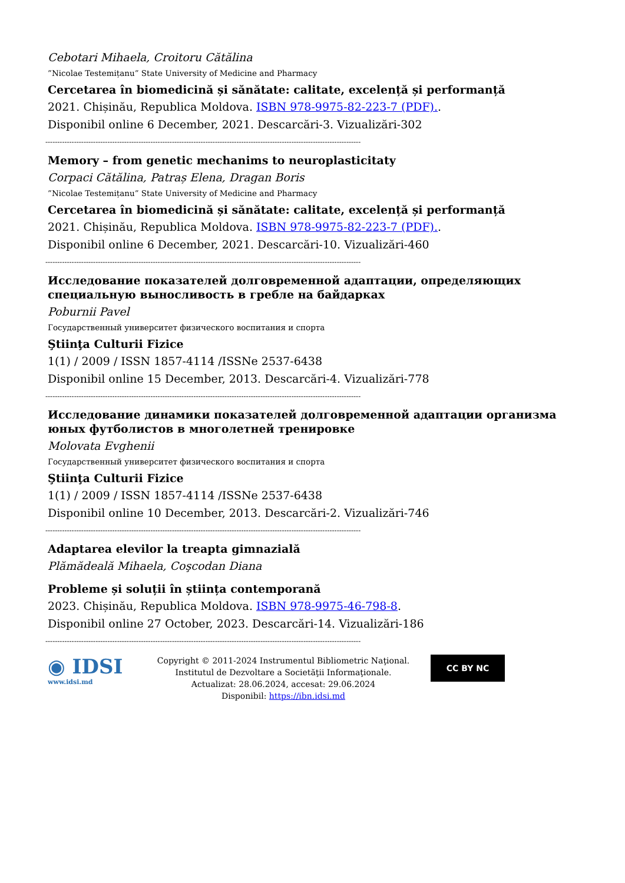Cebotari Mihaela, Croitoru Cătălina
”Nicolae Testemițanu” State University of Medicine and Pharmacy
Cercetarea în biomedicină și sănătate: calitate, excelență și performanță
2021. Chișinău, Republica Moldova. ISBN 978-9975-82-223-7 (PDF)..
Disponibil online 6 December, 2021. Descarcări-3. Vizualizări-302
------------------------------------------------------------------------------------------------------------------------------------
Memory – from genetic mechanims to neuroplasticitaty
Corpaci Cătălina, Patraș Elena, Dragan Boris
”Nicolae Testemițanu” State University of Medicine and Pharmacy
Cercetarea în biomedicină și sănătate: calitate, excelență și performanță
2021. Chișinău, Republica Moldova. ISBN 978-9975-82-223-7 (PDF)..
Disponibil online 6 December, 2021. Descarcări-10. Vizualizări-460
------------------------------------------------------------------------------------------------------------------------------------
Исследование показателей долговременной адаптации, определяющих специальную выносливость в гребле на байдарках
Poburnii Pavel
Государственный университет физического воспитания и спорта
Ştiinţa Culturii Fizice
1(1) / 2009 / ISSN 1857-4114 /ISSNe 2537-6438
Disponibil online 15 December, 2013. Descarcări-4. Vizualizări-778
------------------------------------------------------------------------------------------------------------------------------------
Исследование динамики показателей долговременной адаптации организма юных футболистов в многолетней тренировке
Molovata Evghenii
Государственный университет физического воспитания и спорта
Ştiinţa Culturii Fizice
1(1) / 2009 / ISSN 1857-4114 /ISSNe 2537-6438
Disponibil online 10 December, 2013. Descarcări-2. Vizualizări-746
------------------------------------------------------------------------------------------------------------------------------------
Adaptarea elevilor la treapta gimnazială
Plămădeală Mihaela, Coşcodan Diana
Probleme și soluții în știința contemporană
2023. Chișinău, Republica Moldova. ISBN 978-9975-46-798-8.
Disponibil online 27 October, 2023. Descarcări-14. Vizualizări-186
------------------------------------------------------------------------------------------------------------------------------------
◉ IDSI
www.idsi.md
Copyright © 2011-2024 Instrumentul Bibliometric Naţional.
Institutul de Dezvoltare a Societăţii Informaţionale.
Actualizat: 28.06.2024, accesat: 29.06.2024
Disponibil: https://ibn.idsi.md
CC BY NC